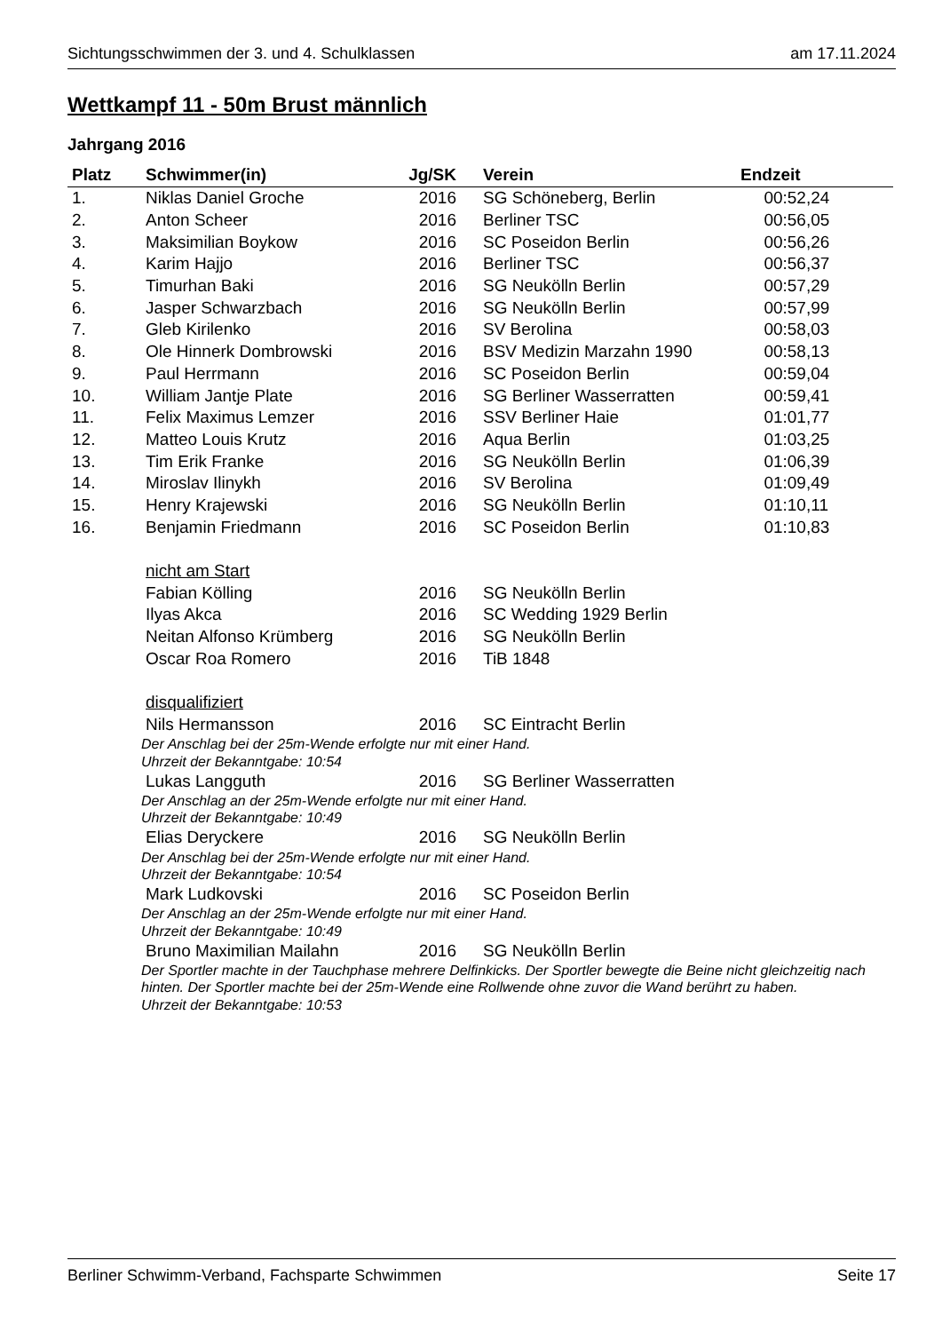Sichtungsschwimmen der 3. und 4. Schulklassen am 17.11.2024
Wettkampf 11 - 50m Brust männlich
Jahrgang 2016
| Platz | Schwimmer(in) | Jg/SK | Verein | Endzeit |
| --- | --- | --- | --- | --- |
| 1. | Niklas Daniel Groche | 2016 | SG Schöneberg, Berlin | 00:52,24 |
| 2. | Anton Scheer | 2016 | Berliner TSC | 00:56,05 |
| 3. | Maksimilian Boykow | 2016 | SC Poseidon Berlin | 00:56,26 |
| 4. | Karim Hajjo | 2016 | Berliner TSC | 00:56,37 |
| 5. | Timurhan Baki | 2016 | SG Neukölln Berlin | 00:57,29 |
| 6. | Jasper Schwarzbach | 2016 | SG Neukölln Berlin | 00:57,99 |
| 7. | Gleb Kirilenko | 2016 | SV Berolina | 00:58,03 |
| 8. | Ole Hinnerk Dombrowski | 2016 | BSV Medizin Marzahn 1990 | 00:58,13 |
| 9. | Paul Herrmann | 2016 | SC Poseidon Berlin | 00:59,04 |
| 10. | William Jantje Plate | 2016 | SG Berliner Wasserratten | 00:59,41 |
| 11. | Felix Maximus Lemzer | 2016 | SSV Berliner Haie | 01:01,77 |
| 12. | Matteo Louis Krutz | 2016 | Aqua Berlin | 01:03,25 |
| 13. | Tim Erik Franke | 2016 | SG Neukölln Berlin | 01:06,39 |
| 14. | Miroslav Ilinykh | 2016 | SV Berolina | 01:09,49 |
| 15. | Henry Krajewski | 2016 | SG Neukölln Berlin | 01:10,11 |
| 16. | Benjamin Friedmann | 2016 | SC Poseidon Berlin | 01:10,83 |
| | nicht am Start | | | |
| | Fabian Kölling | 2016 | SG Neukölln Berlin | |
| | Ilyas Akca | 2016 | SC Wedding 1929 Berlin | |
| | Neitan Alfonso Krümberg | 2016 | SG Neukölln Berlin | |
| | Oscar Roa Romero | 2016 | TiB 1848 | |
| | disqualifiziert | | | |
| | Nils Hermansson | 2016 | SC Eintracht Berlin | |
| | Der Anschlag bei der 25m-Wende erfolgte nur mit einer Hand. Uhrzeit der Bekanntgabe: 10:54 | | | |
| | Lukas Langguth | 2016 | SG Berliner Wasserratten | |
| | Der Anschlag an der 25m-Wende erfolgte nur mit einer Hand. Uhrzeit der Bekanntgabe: 10:49 | | | |
| | Elias Deryckere | 2016 | SG Neukölln Berlin | |
| | Der Anschlag bei der 25m-Wende erfolgte nur mit einer Hand. Uhrzeit der Bekanntgabe: 10:54 | | | |
| | Mark Ludkovski | 2016 | SC Poseidon Berlin | |
| | Der Anschlag an der 25m-Wende erfolgte nur mit einer Hand. Uhrzeit der Bekanntgabe: 10:49 | | | |
| | Bruno Maximilian Mailahn | 2016 | SG Neukölln Berlin | |
| | Der Sportler machte in der Tauchphase mehrere Delfinkicks. Der Sportler bewegte die Beine nicht gleichzeitig nach hinten. Der Sportler machte bei der 25m-Wende eine Rollwende ohne zuvor die Wand berührt zu haben. Uhrzeit der Bekanntgabe: 10:53 | | | |
Berliner Schwimm-Verband, Fachsparte Schwimmen Seite 17